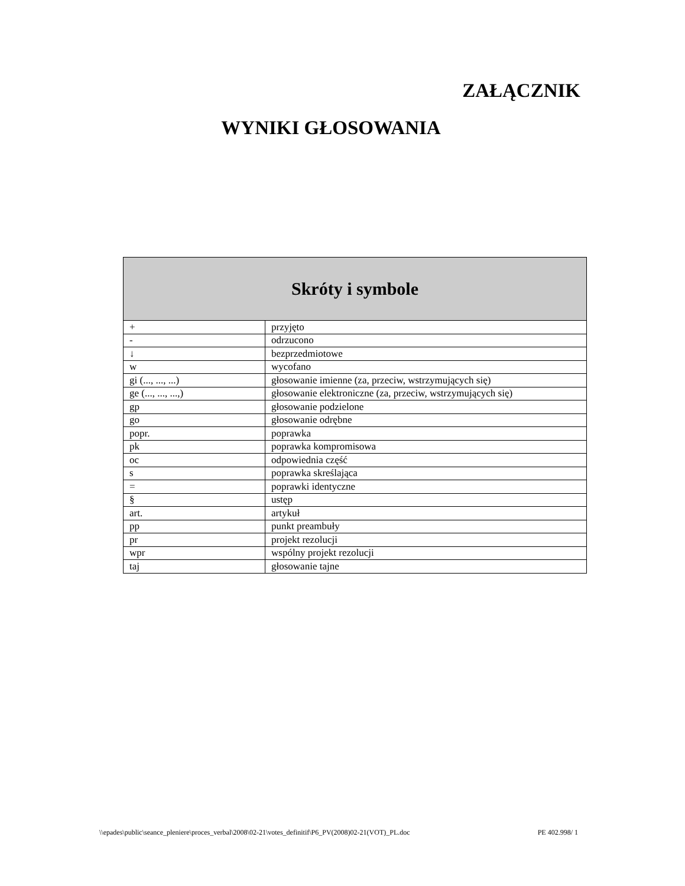ZAŁĄCZNIK
WYNIKI GŁOSOWANIA
| Skróty i symbole | |
| --- | --- |
| + | przyjęto |
| - | odrzucono |
| ↓ | bezprzedmiotowe |
| w | wycofano |
| gi (..., ..., ...) | głosowanie imienne (za, przeciw, wstrzymujących się) |
| ge (..., ..., ...,) | głosowanie elektroniczne (za, przeciw, wstrzymujących się) |
| gp | głosowanie podzielone |
| go | głosowanie odrębne |
| popr. | poprawka |
| pk | poprawka kompromisowa |
| oc | odpowiednia część |
| s | poprawka skreślająca |
| = | poprawki identyczne |
| § | ustęp |
| art. | artykuł |
| pp | punkt preambuły |
| pr | projekt rezolucji |
| wpr | wspólny projekt rezolucji |
| taj | głosowanie tajne |
\\epades\public\seance_pleniere\proces_verbal\2008\02-21\votes_definitif\P6_PV(2008)02-21(VOT)_PL.doc PE 402.998/ 1